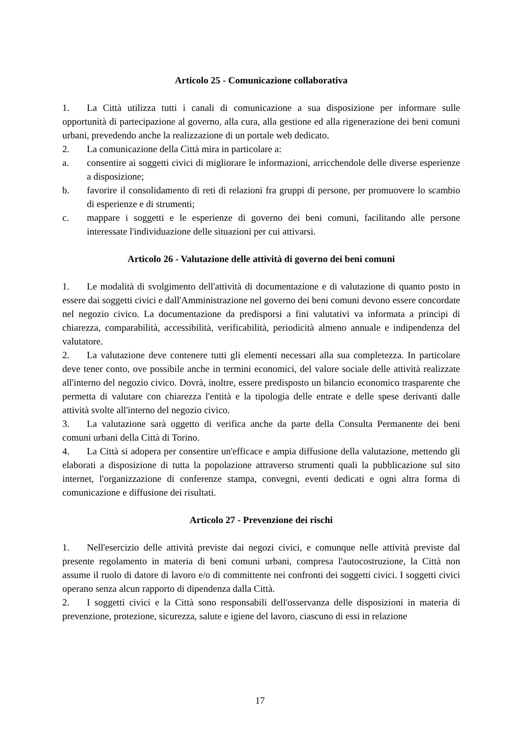Articolo 25 - Comunicazione collaborativa
1. La Città utilizza tutti i canali di comunicazione a sua disposizione per informare sulle opportunità di partecipazione al governo, alla cura, alla gestione ed alla rigenerazione dei beni comuni urbani, prevedendo anche la realizzazione di un portale web dedicato.
2. La comunicazione della Città mira in particolare a:
a. consentire ai soggetti civici di migliorare le informazioni, arricchendole delle diverse esperienze a disposizione;
b. favorire il consolidamento di reti di relazioni fra gruppi di persone, per promuovere lo scambio di esperienze e di strumenti;
c. mappare i soggetti e le esperienze di governo dei beni comuni, facilitando alle persone interessate l'individuazione delle situazioni per cui attivarsi.
Articolo 26 - Valutazione delle attività di governo dei beni comuni
1. Le modalità di svolgimento dell'attività di documentazione e di valutazione di quanto posto in essere dai soggetti civici e dall'Amministrazione nel governo dei beni comuni devono essere concordate nel negozio civico. La documentazione da predisporsi a fini valutativi va informata a principi di chiarezza, comparabilità, accessibilità, verificabilità, periodicità almeno annuale e indipendenza del valutatore.
2. La valutazione deve contenere tutti gli elementi necessari alla sua completezza. In particolare deve tener conto, ove possibile anche in termini economici, del valore sociale delle attività realizzate all'interno del negozio civico. Dovrà, inoltre, essere predisposto un bilancio economico trasparente che permetta di valutare con chiarezza l'entità e la tipologia delle entrate e delle spese derivanti dalle attività svolte all'interno del negozio civico.
3. La valutazione sarà oggetto di verifica anche da parte della Consulta Permanente dei beni comuni urbani della Città di Torino.
4. La Città si adopera per consentire un'efficace e ampia diffusione della valutazione, mettendo gli elaborati a disposizione di tutta la popolazione attraverso strumenti quali la pubblicazione sul sito internet, l'organizzazione di conferenze stampa, convegni, eventi dedicati e ogni altra forma di comunicazione e diffusione dei risultati.
Articolo 27 - Prevenzione dei rischi
1. Nell'esercizio delle attività previste dai negozi civici, e comunque nelle attività previste dal presente regolamento in materia di beni comuni urbani, compresa l'autocostruzione, la Città non assume il ruolo di datore di lavoro e/o di committente nei confronti dei soggetti civici. I soggetti civici operano senza alcun rapporto di dipendenza dalla Città.
2. I soggetti civici e la Città sono responsabili dell'osservanza delle disposizioni in materia di prevenzione, protezione, sicurezza, salute e igiene del lavoro, ciascuno di essi in relazione
17